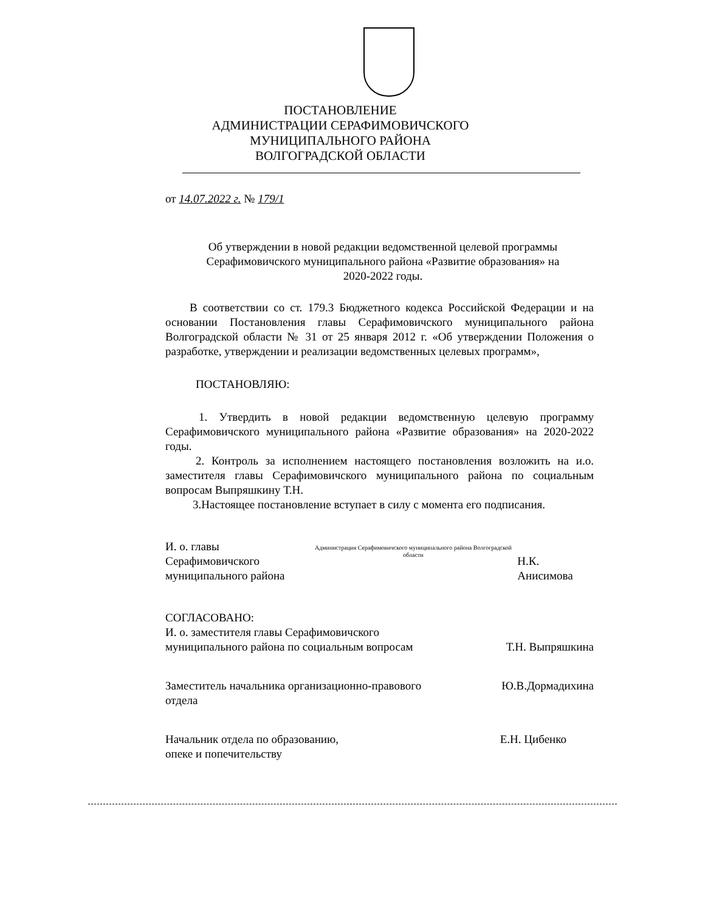ПОСТАНОВЛЕНИЕ
АДМИНИСТРАЦИИ СЕРАФИМОВИЧСКОГО
МУНИЦИПАЛЬНОГО РАЙОНА
ВОЛГОГРАДСКОЙ ОБЛАСТИ
от 14.07.2022 г. № 179/1
Об утверждении в новой редакции ведомственной целевой программы Серафимовичского муниципального района «Развитие образования» на 2020-2022 годы.
В соответствии со ст. 179.3 Бюджетного кодекса Российской Федерации и на основании Постановления главы Серафимовичского муниципального района Волгоградской области № 31 от 25 января 2012 г. «Об утверждении Положения о разработке, утверждении и реализации ведомственных целевых программ»,
ПОСТАНОВЛЯЮ:
1. Утвердить в новой редакции ведомственную целевую программу Серафимовичского муниципального района «Развитие образования» на 2020-2022 годы.
2. Контроль за исполнением настоящего постановления возложить на и.о. заместителя главы Серафимовичского муниципального района по социальным вопросам Выпряшкину Т.Н.
3.Настоящее постановление вступает в силу с момента его подписания.
И. о. главы Серафимовичского
муниципального района Администрация Серафимовичского муниципального района Волгоградской области Н.К. Анисимова
СОГЛАСОВАНО:
И. о. заместителя главы Серафимовичского
муниципального района по социальным вопросам Т.Н. Выпряшкина
Заместитель начальника организационно-правового
отдела Ю.В.Дормадихина
Начальник отдела по образованию,
опеке и попечительству Е.Н. Цибенко